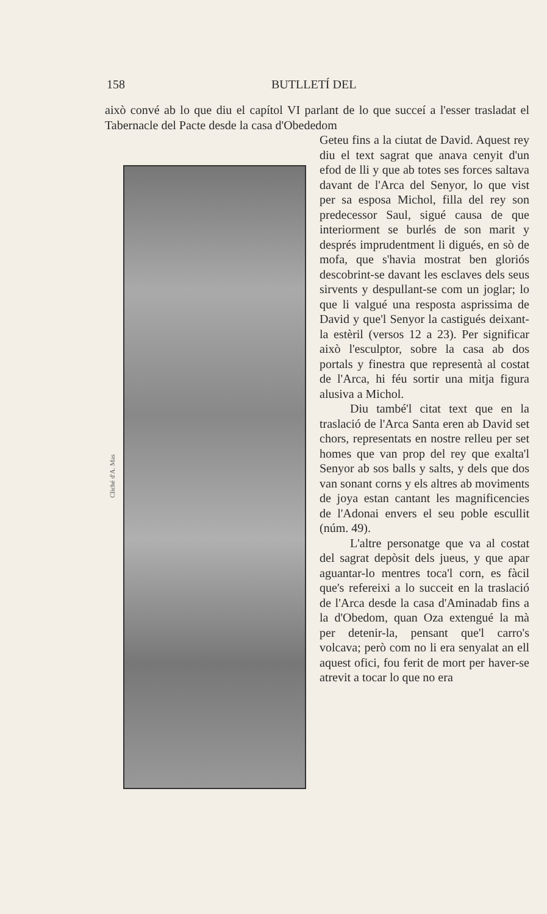158 BUTLLETÍ DEL
això convé ab lo que diu el capítol VI parlant de lo que succeí a l'esser trasladat el Tabernacle del Pacte desde la casa d'Obededom
Cliché d'A. Mas
Geteu fins a la ciutat de David. Aquest rey diu el text sagrat que anava cenyit d'un efod de lli y que ab totes ses forces saltava davant de l'Arca del Senyor, lo que vist per sa esposa Michol, filla del rey son predecessor Saul, sigué causa de que interiorment se burlés de son marit y després imprudentment li digués, en sò de mofa, que s'havia mostrat ben gloriós descobrint-se davant les esclaves dels seus sirvents y despullant-se com un joglar; lo que li valgué una resposta asprissima de David y que'l Senyor la castigués deixant-la estèril (versos 12 a 23). Per significar això l'esculptor, sobre la casa ab dos portals y finestra que representà al costat de l'Arca, hi féu sortir una mitja figura alusiva a Michol.
Diu també'l citat text que en la traslació de l'Arca Santa eren ab David set chors, representats en nostre relleu per set homes que van prop del rey que exalta'l Senyor ab sos balls y salts, y dels que dos van sonant corns y els altres ab moviments de joya estan cantant les magnificencies de l'Adonai envers el seu poble escullit (núm. 49).
L'altre personatge que va al costat del sagrat depòsit dels jueus, y que apar aguantar-lo mentres toca'l corn, es fàcil que's refereixi a lo succeit en la traslació de l'Arca desde la casa d'Aminadab fins a la d'Obedom, quan Oza extengué la mà per detenir-la, pensant que'l carro's volcava; però com no li era senyalat an ell aquest ofici, fou ferit de mort per haver-se atrevit a tocar lo que no era